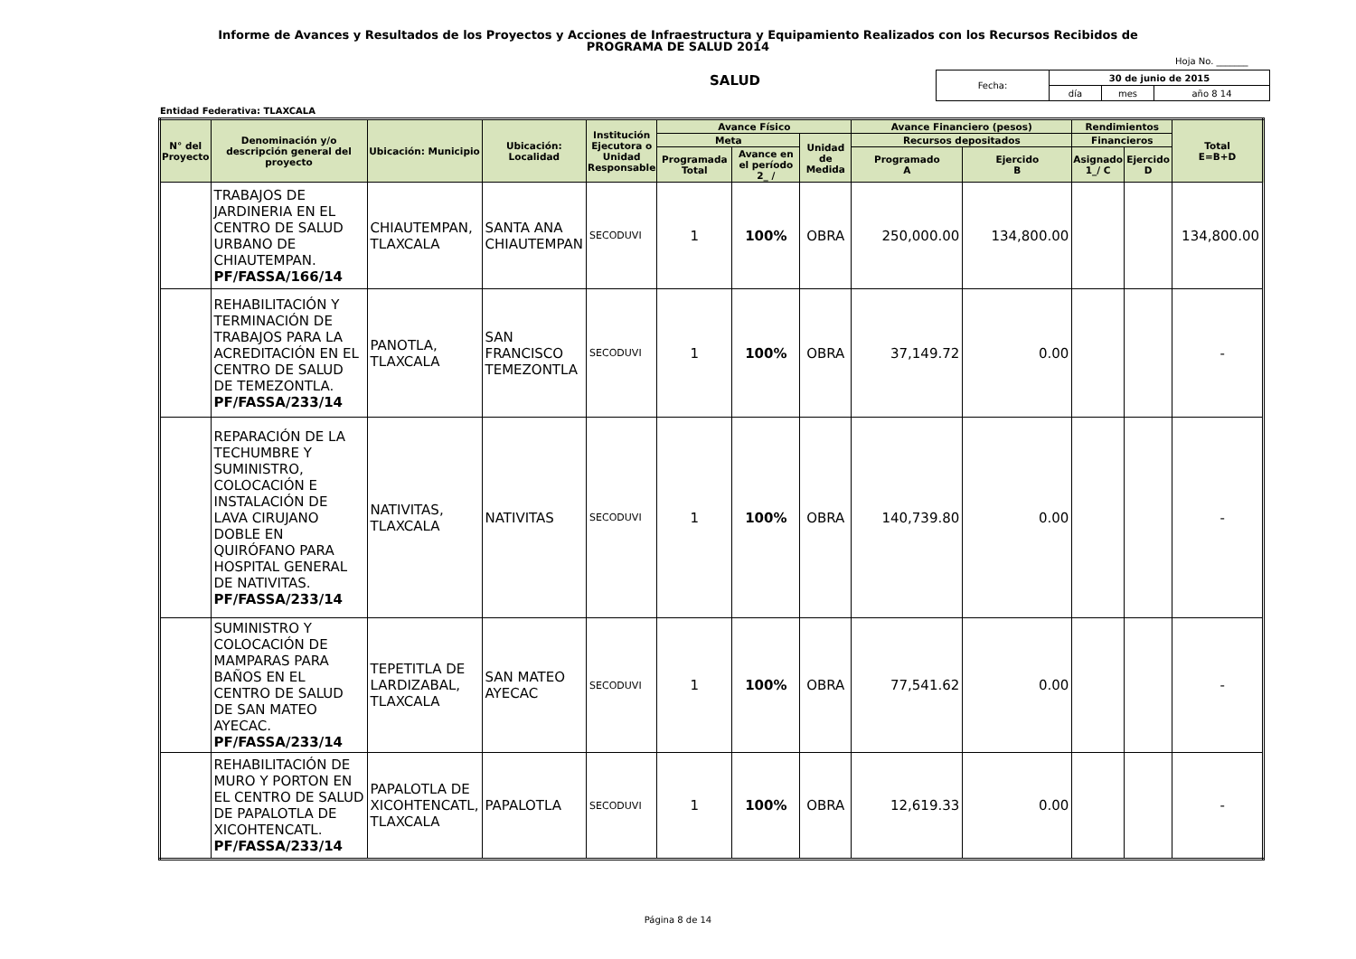Informe de Avances y Resultados de los Proyectos y Acciones de Infraestructura y Equipamiento Realizados con los Recursos Recibidos de
PROGRAMA DE SALUD 2014
Hoja No. _______
SALUD
| Fecha: | 30 de junio de 2015 | | |
| | día | mes | año 8 14 |
Entidad Federativa: TLAXCALA
| N° del Proyecto | Denominación y/o descripción general del proyecto | Ubicación: Municipio | Ubicación: Localidad | Institución Ejecutora o Unidad Responsable | Avance Físico | | | Avance Financiero (pesos) | | Rendimientos | | Total E=B+D |
| --- | --- | --- | --- | --- | --- | --- | --- | --- | --- | --- | --- | --- |
| | | | | | Meta | | Unidad de Medida | Recursos depositados | | Financieros | | |
| | | | | | Programada Total | Avance en el período 2_ / | | Programado A | Ejercido B | Asignado 1_/ C | Ejercido D | |
| | TRABAJOS DE JARDINERIA EN EL CENTRO DE SALUD URBANO DE CHIAUTEMPAN. PF/FASSA/166/14 | CHIAUTEMPAN, TLAXCALA | SANTA ANA CHIAUTEMPAN | SECODUVI | 1 | 100% | OBRA | 250,000.00 | 134,800.00 | | | 134,800.00 |
| | REHABILITACIÓN Y TERMINACIÓN DE TRABAJOS PARA LA ACREDITACIÓN EN EL CENTRO DE SALUD DE TEMEZONTLA. PF/FASSA/233/14 | PANOTLA, TLAXCALA | SAN FRANCISCO TEMEZONTLA | SECODUVI | 1 | 100% | OBRA | 37,149.72 | 0.00 | | | - |
| | REPARACIÓN DE LA TECHUMBRE Y SUMINISTRO, COLOCACIÓN E INSTALACIÓN DE LAVA CIRUJANO DOBLE EN QUIRÓFANO PARA HOSPITAL GENERAL DE NATIVITAS. PF/FASSA/233/14 | NATIVITAS, TLAXCALA | NATIVITAS | SECODUVI | 1 | 100% | OBRA | 140,739.80 | 0.00 | | | - |
| | SUMINISTRO Y COLOCACIÓN DE MAMPARAS PARA BAÑOS EN EL CENTRO DE SALUD DE SAN MATEO AYECAC. PF/FASSA/233/14 | TEPETITLA DE LARDIZABAL, TLAXCALA | SAN MATEO AYECAC | SECODUVI | 1 | 100% | OBRA | 77,541.62 | 0.00 | | | - |
| | REHABILITACIÓN DE MURO Y PORTON EN EL CENTRO DE SALUD DE PAPALOTLA DE XICOHTENCATL. PF/FASSA/233/14 | PAPALOTLA DE XICOHTENCATL, TLAXCALA | PAPALOTLA | SECODUVI | 1 | 100% | OBRA | 12,619.33 | 0.00 | | | - |
Página 8 de 14